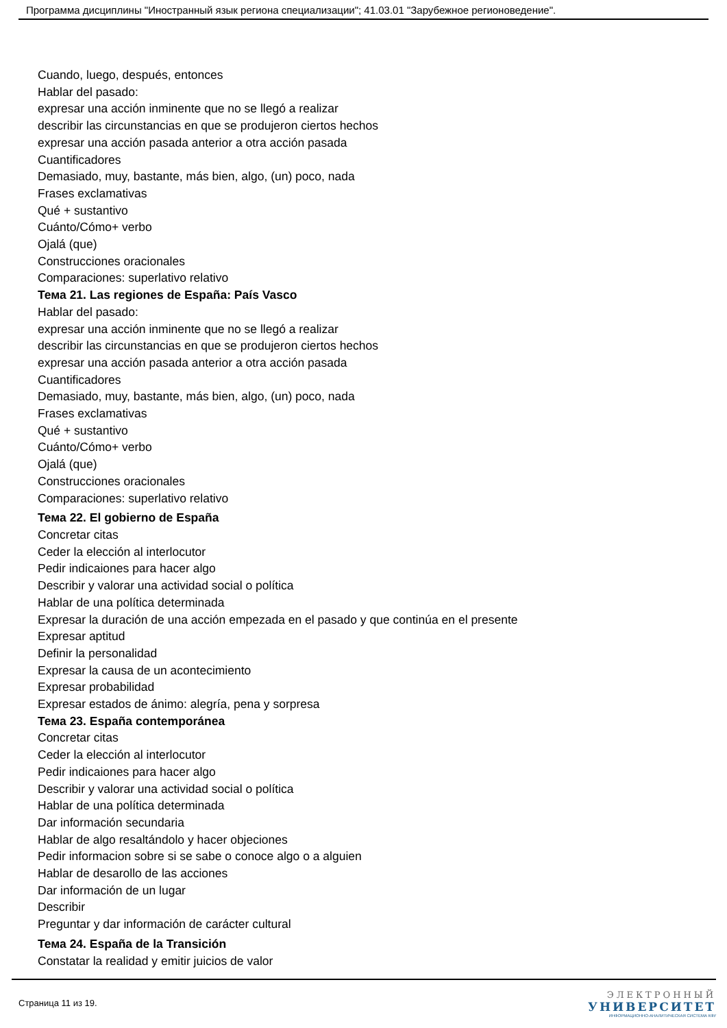Программа дисциплины "Иностранный язык региона специализации"; 41.03.01 "Зарубежное регионоведение".
Cuando, luego, después, entonces
Hablar del pasado:
expresar una acción inminente que no se llegó a realizar
describir las circunstancias en que se produjeron ciertos hechos
expresar una acción pasada anterior a otra acción pasada
Cuantificadores
Demasiado, muy, bastante, más bien, algo, (un) poco, nada
Frases exclamativas
Qué + sustantivo
Cuánto/Cómo+ verbo
Ojalá (que)
Construcciones oracionales
Comparaciones: superlativo relativo
Тема 21. Las regiones de España: País Vasco
Hablar del pasado:
expresar una acción inminente que no se llegó a realizar
describir las circunstancias en que se produjeron ciertos hechos
expresar una acción pasada anterior a otra acción pasada
Cuantificadores
Demasiado, muy, bastante, más bien, algo, (un) poco, nada
Frases exclamativas
Qué + sustantivo
Cuánto/Cómo+ verbo
Ojalá (que)
Construcciones oracionales
Comparaciones: superlativo relativo
Тема 22. El gobierno de España
Concretar citas
Ceder la elección al interlocutor
Pedir indicaiones para hacer algo
Describir y valorar una actividad social o política
Hablar de una política determinada
Expresar la duración de una acción empezada en el pasado y que continúa en el presente
Expresar aptitud
Definir la personalidad
Expresar la causa de un acontecimiento
Expresar probabilidad
Expresar estados de ánimo: alegría, pena y sorpresa
Тема 23. España contemporánea
Concretar citas
Ceder la elección al interlocutor
Pedir indicaiones para hacer algo
Describir y valorar una actividad social o política
Hablar de una política determinada
Dar información secundaria
Hablar de algo resaltándolo y hacer objeciones
Pedir informacion sobre si se sabe o conoce algo o a alguien
Hablar de desarollo de las acciones
Dar información de un lugar
Describir
Preguntar y dar información de carácter cultural
Тема 24. España de la Transición
Constatar la realidad y emitir juicios de valor
Страница 11 из 19.
ЭЛЕКТРОННЫЙ
УНИВЕРСИТЕТ
ИНФОРМАЦИОННО-АНАЛИТИЧЕСКАЯ СИСТЕМА КФУ